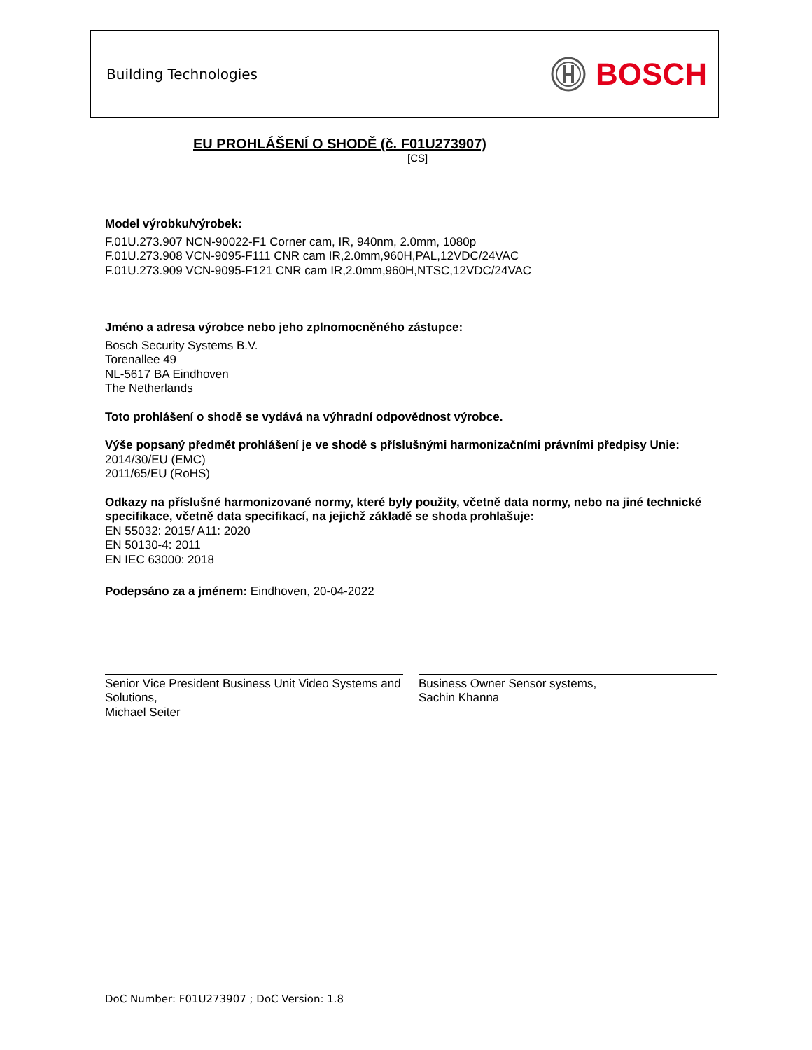Building Technologies
BOSCH
EU PROHLÁŠENÍ O SHODĚ (č. F01U273907)
[CS]
Model výrobku/výrobek:
F.01U.273.907 NCN-90022-F1 Corner cam, IR, 940nm, 2.0mm, 1080p
F.01U.273.908 VCN-9095-F111 CNR cam IR,2.0mm,960H,PAL,12VDC/24VAC
F.01U.273.909 VCN-9095-F121 CNR cam IR,2.0mm,960H,NTSC,12VDC/24VAC
Jméno a adresa výrobce nebo jeho zplnomocněného zástupce:
Bosch Security Systems B.V.
Torenallee 49
NL-5617 BA Eindhoven
The Netherlands
Toto prohlášení o shodě se vydává na výhradní odpovědnost výrobce.
Výše popsaný předmět prohlášení je ve shodě s příslušnými harmonizačními právními předpisy Unie:
2014/30/EU (EMC)
2011/65/EU (RoHS)
Odkazy na příslušné harmonizované normy, které byly použity, včetně data normy, nebo na jiné technické specifikace, včetně data specifikací, na jejichž základě se shoda prohlašuje:
EN 55032: 2015/ A11: 2020
EN 50130-4: 2011
EN IEC 63000: 2018
Podepsáno za a jménem: Eindhoven, 20-04-2022
Senior Vice President Business Unit Video Systems and Solutions,
Michael Seiter
Business Owner Sensor systems,
Sachin Khanna
DoC Number: F01U273907 ; DoC Version: 1.8